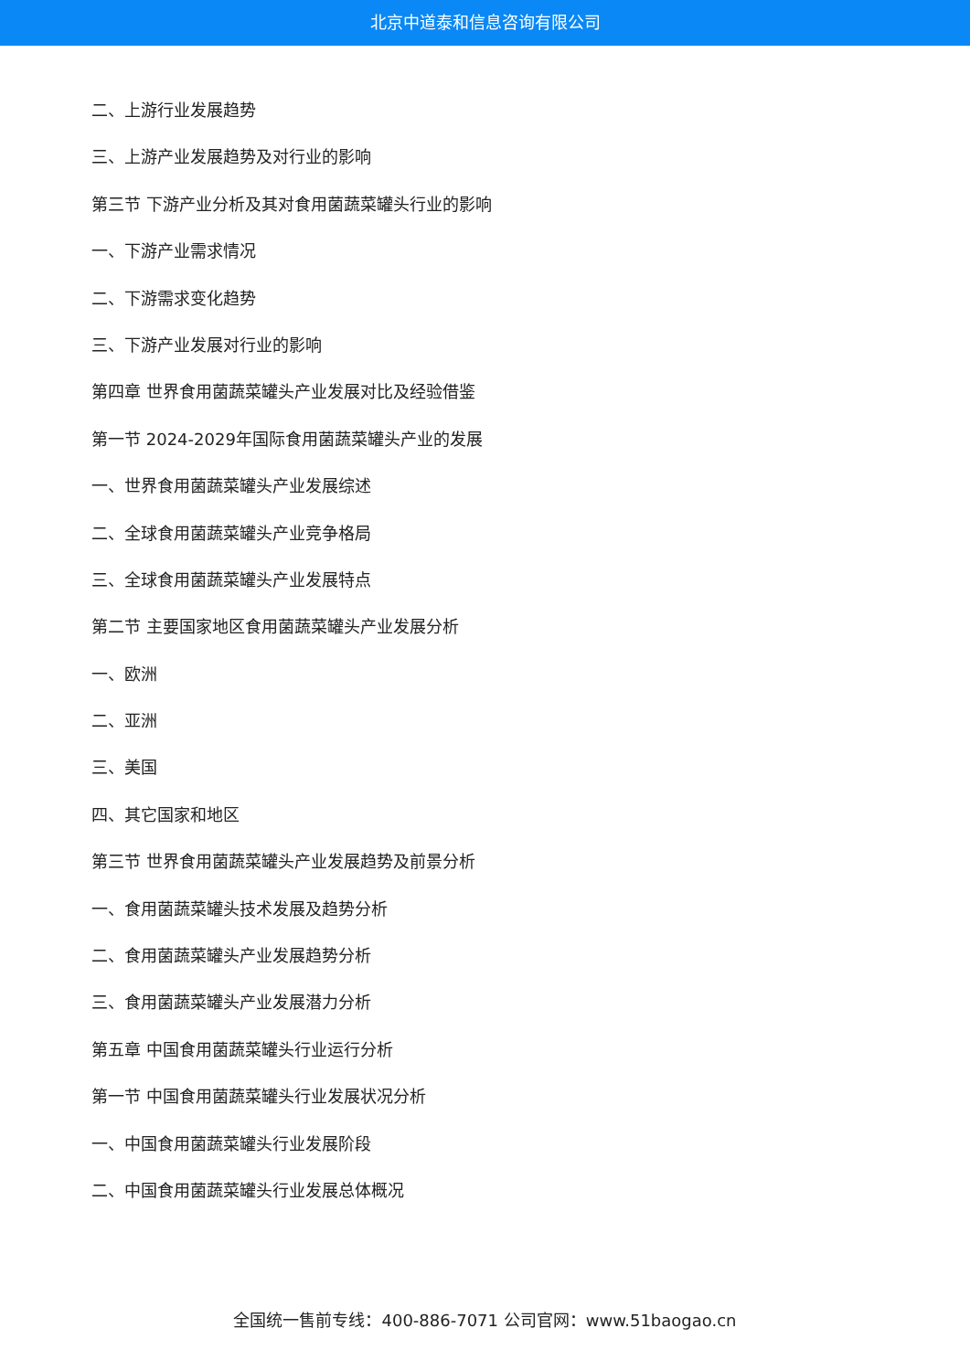北京中道泰和信息咨询有限公司
二、上游行业发展趋势
三、上游产业发展趋势及对行业的影响
第三节 下游产业分析及其对食用菌蔬菜罐头行业的影响
一、下游产业需求情况
二、下游需求变化趋势
三、下游产业发展对行业的影响
第四章 世界食用菌蔬菜罐头产业发展对比及经验借鉴
第一节 2024-2029年国际食用菌蔬菜罐头产业的发展
一、世界食用菌蔬菜罐头产业发展综述
二、全球食用菌蔬菜罐头产业竞争格局
三、全球食用菌蔬菜罐头产业发展特点
第二节 主要国家地区食用菌蔬菜罐头产业发展分析
一、欧洲
二、亚洲
三、美国
四、其它国家和地区
第三节 世界食用菌蔬菜罐头产业发展趋势及前景分析
一、食用菌蔬菜罐头技术发展及趋势分析
二、食用菌蔬菜罐头产业发展趋势分析
三、食用菌蔬菜罐头产业发展潜力分析
第五章 中国食用菌蔬菜罐头行业运行分析
第一节 中国食用菌蔬菜罐头行业发展状况分析
一、中国食用菌蔬菜罐头行业发展阶段
二、中国食用菌蔬菜罐头行业发展总体概况
全国统一售前专线：400-886-7071 公司官网：www.51baogao.cn